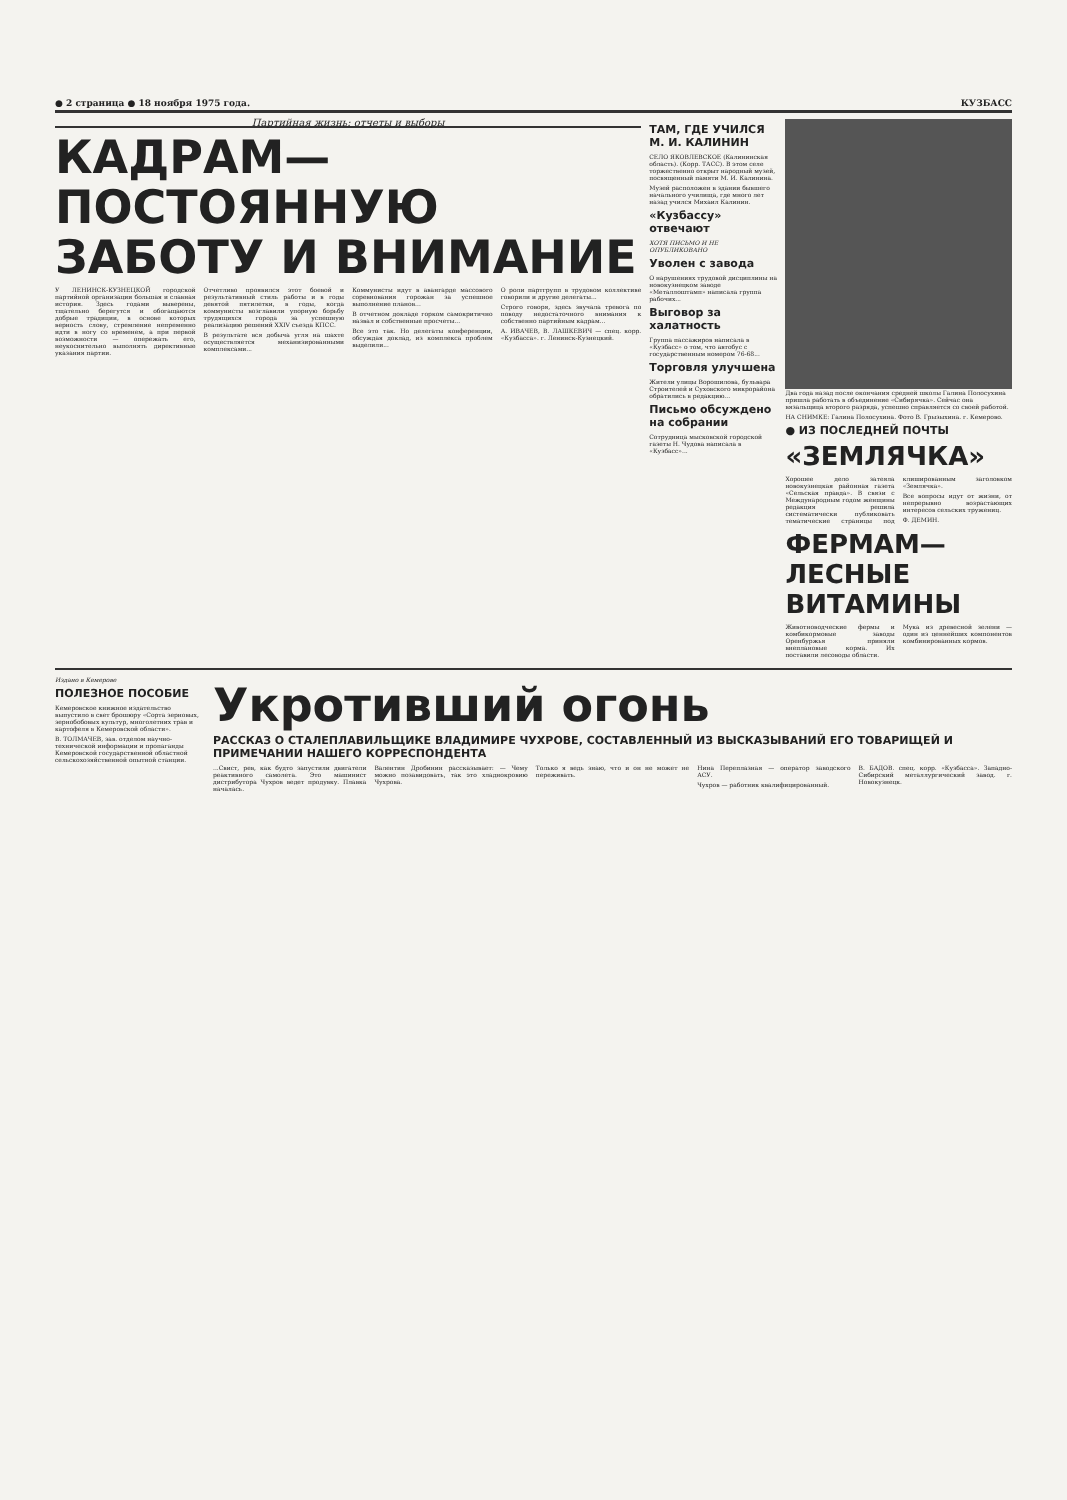● 2 страница ● 18 ноября 1975 года. КУЗБАСС
Партийная жизнь: отчеты и выборы
КАДРАМ—ПОСТОЯННУЮ ЗАБОТУ И ВНИМАНИЕ
У ЛЕНИНСК-КУЗНЕЦКОЙ городской партийной организации большая и славная история. Здесь годами выверены, тщательно берегутся и обогащаются добрые традиции, в основе которых верность слову, стремление непременно идти в ногу со временем, а при первой возможности — опережать его, неукоснительно выполнять директивные указания партии.
Отчетливо проявился этот боевой и результативный стиль работы и в годы девятой пятилетки, в годы, когда коммунисты возглавили упорную борьбу трудящихся города за успешную реализацию решений XXIV съезда КПСС.
В результате вся добыча угля на шахте осуществляется механизированными комплексами...
Коммунисты идут в авангарде массового соревнования горожан за успешное выполнение планов...
В отчетном докладе горком самокритично назвал и собственные просчеты...
Все это так. Но делегаты конференции, обсуждая доклад, из комплекса проблем выделили...
О роли партгрупп в трудовом коллективе говорили и другие делегаты...
Строго говоря, здесь звучала тревога по поводу недостаточного внимания к собственно партийным кадрам...
А. ИВАЧЕВ, В. ЛАШКЕВИЧ — спец. корр. «Кузбасса». г. Ленинск-Кузнецкий.
ТАМ, ГДЕ УЧИЛСЯ М. И. КАЛИНИН
СЕЛО ЯКОВЛЕВСКОЕ (Калининская область). (Корр. ТАСС). В этом селе торжественно открыт народный музей, посвященный памяти М. И. Калинина.
Музей расположен в здании бывшего начального училища, где много лет назад учился Михаил Калинин.
«Кузбассу» отвечают
ХОТЯ ПИСЬМО И НЕ ОПУБЛИКОВАНО
Уволен с завода
О нарушениях трудовой дисциплины на новокузнецком заводе «Металлоштамп» написала группа рабочих...
Выговор за халатность
Группа пассажиров написала в «Кузбасс» о том, что автобус с государственным номером 76-68...
Торговля улучшена
Жители улицы Ворошилова, бульвара Строителей и Суховского микрорайона обратились в редакцию...
Письмо обсуждено на собрании
Сотрудница мысковской городской газеты Н. Чудова написала в «Кузбасс»...
Два года назад после окончания средней школы Галина Полосухина пришла работать в объединение «Сибирячка». Сейчас она вязальщица второго разряда, успешно справляется со своей работой.
НА СНИМКЕ: Галина Полосухина. Фото В. Грызыхина. г. Кемерово.
● ИЗ ПОСЛЕДНЕЙ ПОЧТЫ
«ЗЕМЛЯЧКА»
Хорошее дело затеяла новокузнецкая районная газета «Сельская правда». В связи с Международным годом женщины редакция решила систематически публиковать тематические страницы под клишированным заголовком «Землячка».
Все вопросы идут от жизни, от непрерывно возрастающих интересов сельских тружениц.
Ф. ДЕМИН.
ФЕРМАМ—ЛЕСНЫЕ ВИТАМИНЫ
Животноводческие фермы и комбикормовые заводы Оренбуржья приняли внеплановые корма. Их поставили лесоводы области.
Мука из древесной зелени — один из ценнейших компонентов комбинированных кормов.
Издано в Кемерове
ПОЛЕЗНОЕ ПОСОБИЕ
Кемеровское книжное издательство выпустило в свет брошюру «Сорта зерновых, зернобобовых культур, многолетних трав и картофеля в Кемеровской области».
В. ТОЛМАЧЕВ, зав. отделом научно-технической информации и пропаганды Кемеровской государственной областной сельскохозяйственной опытной станции.
Укротивший огонь
РАССКАЗ О СТАЛЕПЛАВИЛЬЩИКЕ ВЛАДИМИРЕ ЧУХРОВЕ, СОСТАВЛЕННЫЙ ИЗ ВЫСКАЗЫВАНИЙ ЕГО ТОВАРИЩЕЙ И ПРИМЕЧАНИИ НАШЕГО КОРРЕСПОНДЕНТА
...Свист, рев, как будто запустили двигатели реактивного самолета. Это машинист дистрибутора Чухров ведет продувку. Плавка началась.
Валентин Дробинин рассказывает: — Чему можно позавидовать, так это хладнокровию Чухрова.
Только я ведь знаю, что и он не может не переживать.
Нина Переплазная — оператор заводского АСУ.
Чухров — работник квалифицированный.
В. БАДОВ. спец. корр. «Кузбасса». Западно-Сибирский металлургический завод. г. Новокузнецк.